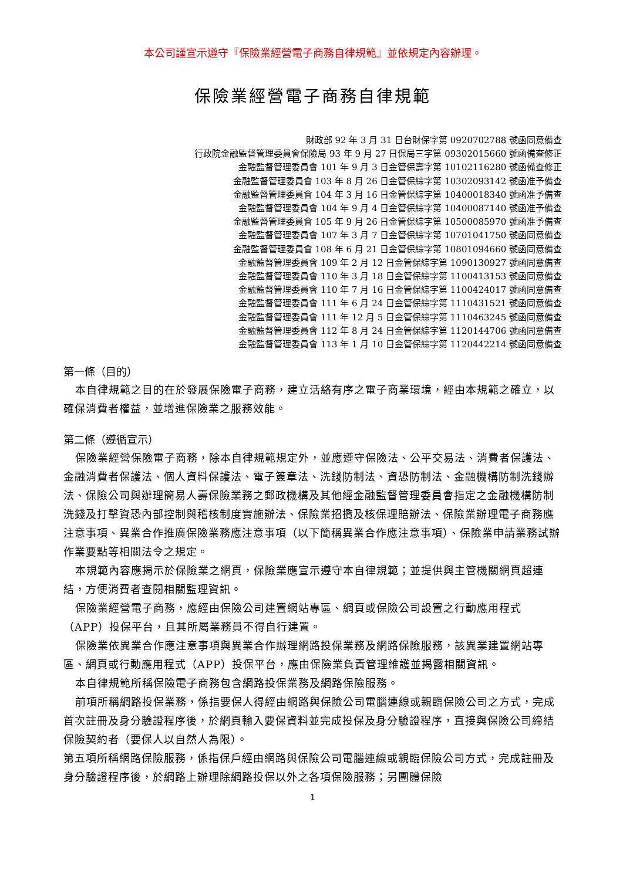本公司謹宣示遵守『保險業經營電子商務自律規範』並依規定內容辦理。
保險業經營電子商務自律規範
財政部 92 年 3 月 31 日台財保字第 0920702788 號函同意備查
行政院金融監督管理委員會保險局 93 年 9 月 27 日保局三字第 09302015660 號函備查修正
金融監督管理委員會 101 年 9 月 3 日金管保壽字第 10102116280 號函備查修正
金融監督管理委員會 103 年 8 月 26 日金管保綜字第 10302093142 號函准予備查
金融監督管理委員會 104 年 3 月 16 日金管保綜字第 10400018340 號函准予備查
金融監督管理委員會 104 年 9 月 4 日金管保綜字第 10400087140 號函准予備查
金融監督管理委員會 105 年 9 月 26 日金管保綜字第 10500085970 號函准予備查
金融監督管理委員會 107 年 3 月 7 日金管保綜字第 10701041750 號函同意備查
金融監督管理委員會 108 年 6 月 21 日金管保綜字第 10801094660 號函同意備查
金融監督管理委員會 109 年 2 月 12 日金管保綜字第 1090130927 號函同意備查
金融監督管理委員會 110 年 3 月 18 日金管保綜字第 1100413153 號函同意備查
金融監督管理委員會 110 年 7 月 16 日金管保綜字第 1100424017 號函同意備查
金融監督管理委員會 111 年 6 月 24 日金管保綜字第 1110431521 號函同意備查
金融監督管理委員會 111 年 12 月 5 日金管保綜字第 1110463245 號函同意備查
金融監督管理委員會 112 年 8 月 24 日金管保綜字第 1120144706 號函同意備查
金融監督管理委員會 113 年 1 月 10 日金管保綜字第 1120442214 號函同意備查
第一條（目的）
本自律規範之目的在於發展保險電子商務，建立活絡有序之電子商業環境，經由本規範之確立，以確保消費者權益，並增進保險業之服務效能。
第二條（遵循宣示）
保險業經營保險電子商務，除本自律規範規定外，並應遵守保險法、公平交易法、消費者保護法、金融消費者保護法、個人資料保護法、電子簽章法、洗錢防制法、資恐防制法、金融機構防制洗錢辦法、保險公司與辦理簡易人壽保險業務之郵政機構及其他經金融監督管理委員會指定之金融機構防制洗錢及打擊資恐內部控制與稽核制度實施辦法、保險業招攬及核保理賠辦法、保險業辦理電子商務應注意事項、異業合作推廣保險業務應注意事項（以下簡稱異業合作應注意事項）、保險業申請業務試辦作業要點等相關法令之規定。
本規範內容應揭示於保險業之網頁，保險業應宣示遵守本自律規範；並提供與主管機關網頁超連結，方便消費者查閱相關監理資訊。
保險業經營電子商務，應經由保險公司建置網站專區、網頁或保險公司設置之行動應用程式（APP）投保平台，且其所屬業務員不得自行建置。
保險業依異業合作應注意事項與異業合作辦理網路投保業務及網路保險服務，該異業建置網站專區、網頁或行動應用程式（APP）投保平台，應由保險業負責管理維護並揭露相關資訊。
本自律規範所稱保險電子商務包含網路投保業務及網路保險服務。
前項所稱網路投保業務，係指要保人得經由網路與保險公司電腦連線或親臨保險公司之方式，完成首次註冊及身分驗證程序後，於網頁輸入要保資料並完成投保及身分驗證程序，直接與保險公司締結保險契約者（要保人以自然人為限）。
第五項所稱網路保險服務，係指保戶經由網路與保險公司電腦連線或親臨保險公司方式，完成註冊及身分驗證程序後，於網路上辦理除網路投保以外之各項保險服務；另團體保險
1